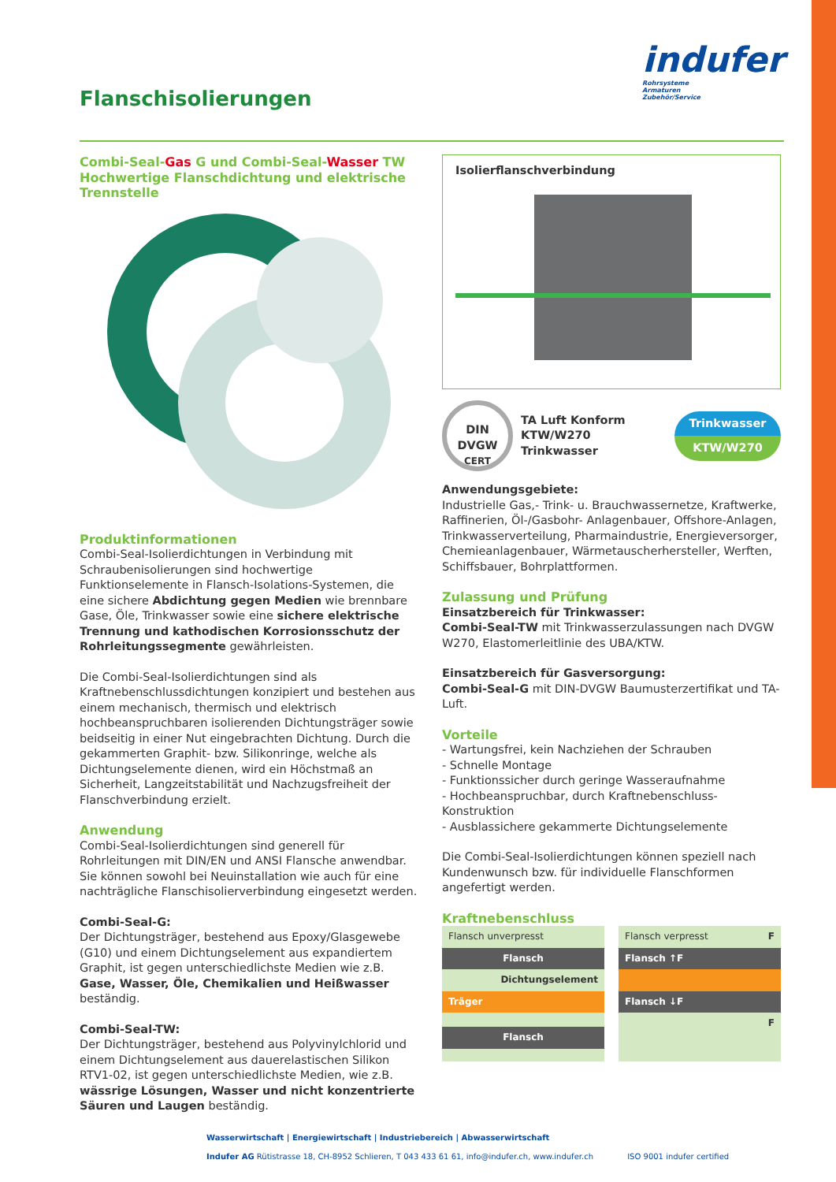Flanschisolierungen
indufer
Rohrsysteme
Armaturen
Zubehör/Service
Combi-Seal-Gas G und Combi-Seal-Wasser TW
Hochwertige Flanschdichtung und elektrische Trennstelle
Produktinformationen
Combi-Seal-Isolierdichtungen in Verbindung mit Schrauben­isolierungen sind hochwertige Funktionselemente in Flansch-Isolations-Systemen, die eine sichere Abdichtung gegen Medien wie brennbare Gase, Öle, Trinkwasser sowie eine sichere elektrische Trennung und kathodischen Korrosionsschutz der Rohrleitungssegmente gewährleisten.
Die Combi-Seal-Isolierdichtungen sind als Kraftnebenschluss­dichtungen konzipiert und bestehen aus einem mechanisch, thermisch und elektrisch hochbeanspruchbaren isolierenden Dichtungsträger sowie beidseitig in einer Nut eingebrachten Dichtung. Durch die gekammerten Graphit- bzw. Silikonringe, welche als Dichtungselemente dienen, wird ein Höchstmaß an Sicherheit, Langzeitstabilität und Nachzugsfreiheit der Flansch­verbindung erzielt.
Anwendung
Combi-Seal-Isolierdichtungen sind generell für Rohrleitungen mit DIN/EN und ANSI Flansche anwendbar. Sie können sowohl bei Neuinstallation wie auch für eine nachträgliche Flansch­isolierverbindung eingesetzt werden.
Combi-Seal-G:
Der Dichtungsträger, bestehend aus Epoxy/Glasgewebe (G10) und einem Dichtungselement aus expandiertem Graphit, ist gegen unterschiedlichste Medien wie z.B. Gase, Wasser, Öle, Chemikalien und Heißwasser beständig.
Combi-Seal-TW:
Der Dichtungsträger, bestehend aus Polyvinylchlorid und einem Dichtungselement aus dauerelastischen Silikon RTV1-02, ist gegen unterschiedlichste Medien, wie z.B. wässrige Lösungen, Wasser und nicht konzentrierte Säuren und Laugen beständig.
Isolierflanschverbindung
DIN
DVGW
CERT
TA Luft Konform
KTW/W270 Trinkwasser
Trinkwasser
KTW/W270
Anwendungsgebiete:
Industrielle Gas,- Trink- u. Brauchwassernetze, Kraftwerke, Raffinerien, Öl-/Gasbohr- Anlagenbauer, Offshore-Anlagen, Trinkwasserverteilung, Pharmaindustrie, Energieversorger, Chemieanlagenbauer, Wärmetauscherhersteller, Werften, Schiffsbauer, Bohrplattformen.
Zulassung und Prüfung
Einsatzbereich für Trinkwasser:
Combi-Seal-TW mit Trinkwasserzulassungen nach DVGW W270, Elastomerleitlinie des UBA/KTW.
Einsatzbereich für Gasversorgung:
Combi-Seal-G mit DIN-DVGW Baumusterzertifikat und TA-Luft.
Vorteile
- Wartungsfrei, kein Nachziehen der Schrauben
- Schnelle Montage
- Funktionssicher durch geringe Wasseraufnahme
- Hochbeanspruchbar, durch Kraftnebenschluss-Konstruktion
- Ausblassichere gekammerte Dichtungselemente
Die Combi-Seal-Isolierdichtungen können speziell nach Kunden­wunsch bzw. für individuelle Flanschformen angefertigt werden.
Kraftnebenschluss
Flansch unverpresst
Flansch
Dichtungselement
Träger
Flansch
Flansch verpresst F
Flansch ↑F
Flansch ↓F
F
Wasserwirtschaft | Energiewirtschaft | Industriebereich | Abwasserwirtschaft
Indufer AG Rütistrasse 18, CH-8952 Schlieren, T 043 433 61 61, info@indufer.ch, www.indufer.ch ISO 9001 indufer certified